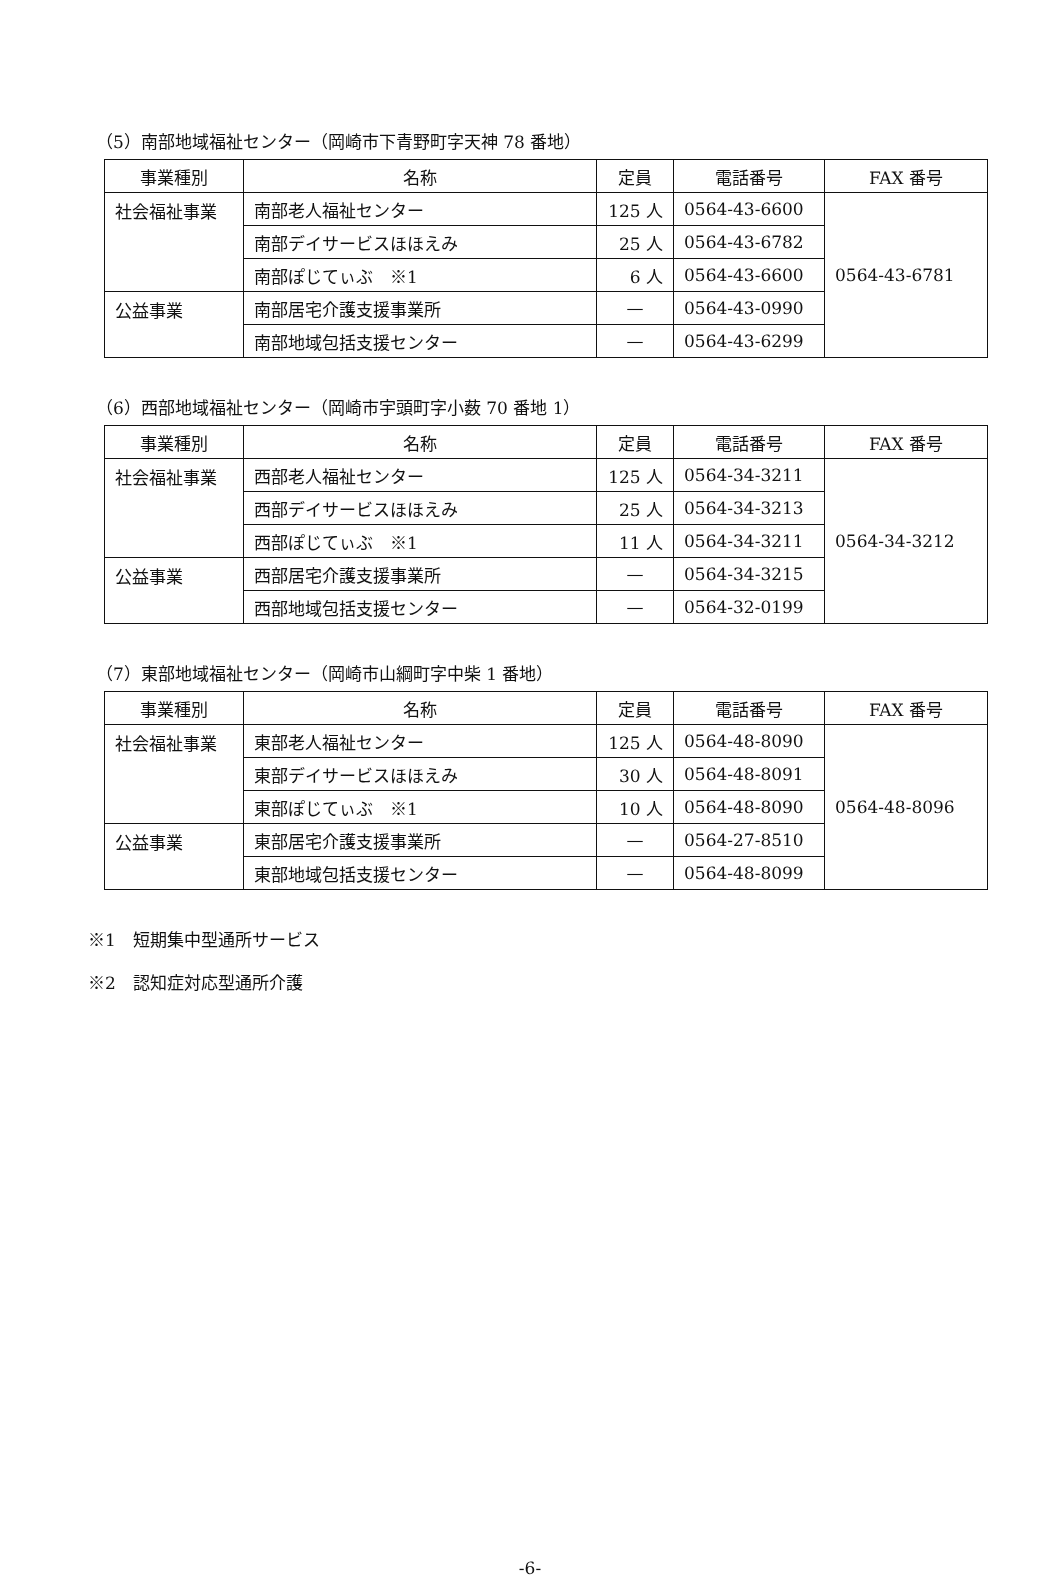（5）南部地域福祉センター（岡崎市下青野町字天神 78 番地）
| 事業種別 | 名称 | 定員 | 電話番号 | FAX 番号 |
| --- | --- | --- | --- | --- |
| 社会福祉事業 | 南部老人福祉センター | 125 人 | 0564-43-6600 | 0564-43-6781 |
| | 南部デイサービスほほえみ | 25 人 | 0564-43-6782 | |
| | 南部ぽじてぃぶ ※1 | 6 人 | 0564-43-6600 | |
| 公益事業 | 南部居宅介護支援事業所 | — | 0564-43-0990 | |
| | 南部地域包括支援センター | — | 0564-43-6299 | |
（6）西部地域福祉センター（岡崎市宇頭町字小薮 70 番地 1）
| 事業種別 | 名称 | 定員 | 電話番号 | FAX 番号 |
| --- | --- | --- | --- | --- |
| 社会福祉事業 | 西部老人福祉センター | 125 人 | 0564-34-3211 | 0564-34-3212 |
| | 西部デイサービスほほえみ | 25 人 | 0564-34-3213 | |
| | 西部ぽじてぃぶ ※1 | 11 人 | 0564-34-3211 | |
| 公益事業 | 西部居宅介護支援事業所 | — | 0564-34-3215 | |
| | 西部地域包括支援センター | — | 0564-32-0199 | |
（7）東部地域福祉センター（岡崎市山綱町字中柴 1 番地）
| 事業種別 | 名称 | 定員 | 電話番号 | FAX 番号 |
| --- | --- | --- | --- | --- |
| 社会福祉事業 | 東部老人福祉センター | 125 人 | 0564-48-8090 | 0564-48-8096 |
| | 東部デイサービスほほえみ | 30 人 | 0564-48-8091 | |
| | 東部ぽじてぃぶ ※1 | 10 人 | 0564-48-8090 | |
| 公益事業 | 東部居宅介護支援事業所 | — | 0564-27-8510 | |
| | 東部地域包括支援センター | — | 0564-48-8099 | |
※1　短期集中型通所サービス
※2　認知症対応型通所介護
-6-